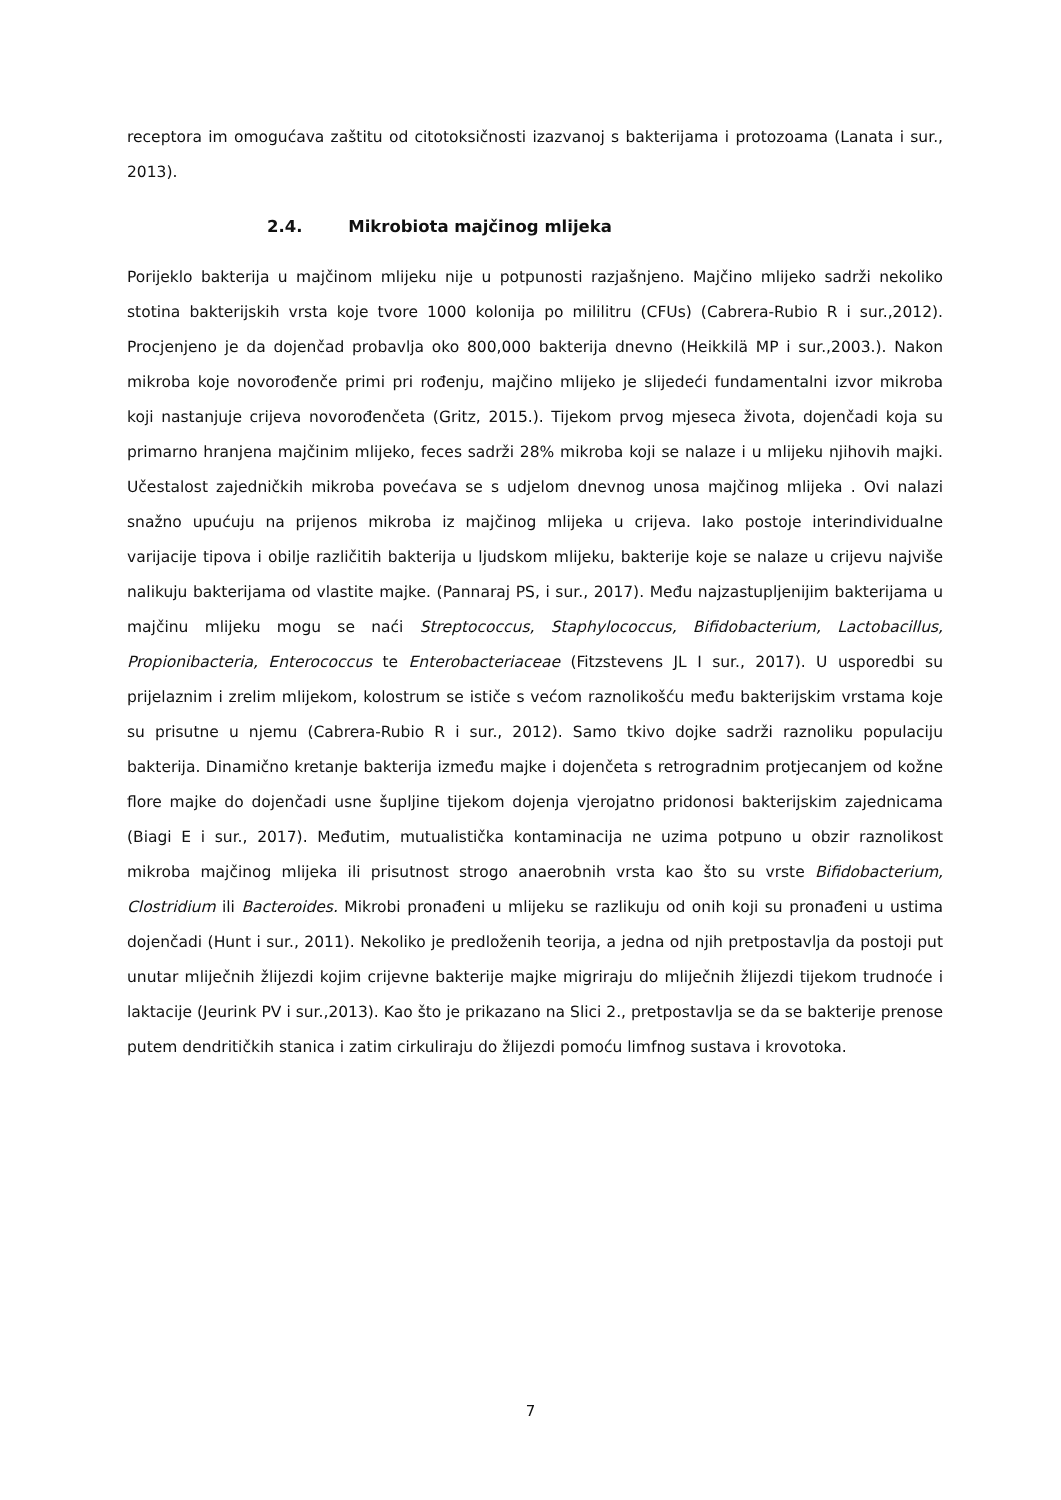receptora im omogućava zaštitu od citotoksičnosti izazvanoj s bakterijama i protozoama (Lanata i sur., 2013).
2.4. Mikrobiota majčinog mlijeka
Porijeklo bakterija u majčinom mlijeku nije u potpunosti razjašnjeno. Majčino mlijeko sadrži nekoliko stotina bakterijskih vrsta koje tvore 1000 kolonija po mililitru (CFUs) (Cabrera-Rubio R i sur.,2012). Procjenjeno je da dojenčad probavlja oko 800,000 bakterija dnevno (Heikkilä MP i sur.,2003.). Nakon mikroba koje novorođenče primi pri rođenju, majčino mlijeko je slijedeći fundamentalni izvor mikroba koji nastanjuje crijeva novorođenčeta (Gritz, 2015.). Tijekom prvog mjeseca života, dojenčadi koja su primarno hranjena majčinim mlijeko, feces sadrži 28% mikroba koji se nalaze i u mlijeku njihovih majki. Učestalost zajedničkih mikroba povećava se s udjelom dnevnog unosa majčinog mlijeka . Ovi nalazi snažno upućuju na prijenos mikroba iz majčinog mlijeka u crijeva. Iako postoje interindividualne varijacije tipova i obilje različitih bakterija u ljudskom mlijeku, bakterije koje se nalaze u crijevu najviše nalikuju bakterijama od vlastite majke. (Pannaraj PS, i sur., 2017). Među najzastupljenijim bakterijama u majčinu mlijeku mogu se naći Streptococcus, Staphylococcus, Bifidobacterium, Lactobacillus, Propionibacteria, Enterococcus te Enterobacteriaceae (Fitzstevens JL I sur., 2017). U usporedbi su prijelaznim i zrelim mlijekom, kolostrum se ističe s većom raznolikošću među bakterijskim vrstama koje su prisutne u njemu (Cabrera-Rubio R i sur., 2012). Samo tkivo dojke sadrži raznoliku populaciju bakterija. Dinamično kretanje bakterija između majke i dojenčeta s retrogradnim protjecanjem od kožne flore majke do dojenčadi usne šupljine tijekom dojenja vjerojatno pridonosi bakterijskim zajednicama (Biagi E i sur., 2017). Međutim, mutualistička kontaminacija ne uzima potpuno u obzir raznolikost mikroba majčinog mlijeka ili prisutnost strogo anaerobnih vrsta kao što su vrste Bifidobacterium, Clostridium ili Bacteroides. Mikrobi pronađeni u mlijeku se razlikuju od onih koji su pronađeni u ustima dojenčadi (Hunt i sur., 2011). Nekoliko je predloženih teorija, a jedna od njih pretpostavlja da postoji put unutar mliječnih žlijezdi kojim crijevne bakterije majke migriraju do mliječnih žlijezdi tijekom trudnoće i laktacije (Jeurink PV i sur.,2013). Kao što je prikazano na Slici 2., pretpostavlja se da se bakterije prenose putem dendritičkih stanica i zatim cirkuliraju do žlijezdi pomoću limfnog sustava i krovotoka.
7